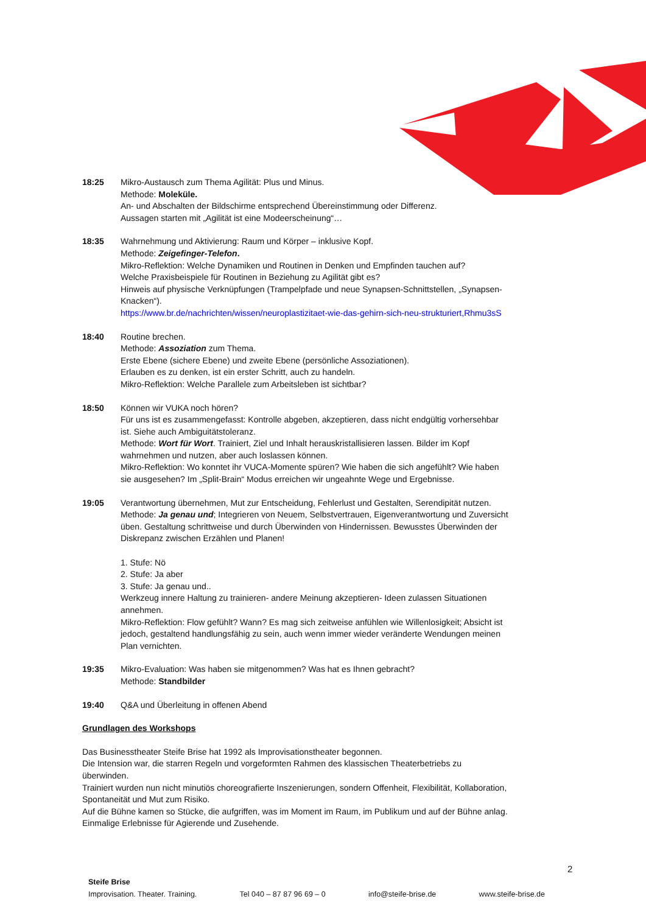18:25 Mikro-Austausch zum Thema Agilität: Plus und Minus.
Methode: Moleküle.
An- und Abschalten der Bildschirme entsprechend Übereinstimmung oder Differenz.
Aussagen starten mit „Agilität ist eine Modeerscheinung“…
18:35 Wahrnehmung und Aktivierung: Raum und Körper – inklusive Kopf.
Methode: Zeigefinger-Telefon.
Mikro-Reflektion: Welche Dynamiken und Routinen in Denken und Empfinden tauchen auf?
Welche Praxisbeispiele für Routinen in Beziehung zu Agilität gibt es?
Hinweis auf physische Verknüpfungen (Trampelpfade und neue Synapsen-Schnittstellen, „Synapsen-Knacken“).
https://www.br.de/nachrichten/wissen/neuroplastizitaet-wie-das-gehirn-sich-neu-strukturiert,Rhmu3sS
18:40 Routine brechen.
Methode: Assoziation zum Thema.
Erste Ebene (sichere Ebene) und zweite Ebene (persönliche Assoziationen).
Erlauben es zu denken, ist ein erster Schritt, auch zu handeln.
Mikro-Reflektion: Welche Parallele zum Arbeitsleben ist sichtbar?
18:50 Können wir VUKA noch hören?
Für uns ist es zusammengefasst: Kontrolle abgeben, akzeptieren, dass nicht endgültig vorhersehbar ist. Siehe auch Ambiguitätstoleranz.
Methode: Wort für Wort. Trainiert, Ziel und Inhalt herauskristallisieren lassen. Bilder im Kopf wahrnehmen und nutzen, aber auch loslassen können.
Mikro-Reflektion: Wo konntet ihr VUCA-Momente spüren? Wie haben die sich angefühlt? Wie haben sie ausgesehen? Im „Split-Brain“ Modus erreichen wir ungeahnte Wege und Ergebnisse.
19:05 Verantwortung übernehmen, Mut zur Entscheidung, Fehlerlust und Gestalten, Serendipität nutzen.
Methode: Ja genau und; Integrieren von Neuem, Selbstvertrauen, Eigenverantwortung und Zuversicht üben. Gestaltung schrittweise und durch Überwinden von Hindernissen. Bewusstes Überwinden der Diskrepanz zwischen Erzählen und Planen!
1. Stufe: Nö
2. Stufe: Ja aber
3. Stufe: Ja genau und..
Werkzeug innere Haltung zu trainieren- andere Meinung akzeptieren- Ideen zulassen Situationen annehmen.
Mikro-Reflektion: Flow gefühlt? Wann? Es mag sich zeitweise anfühlen wie Willenlosigkeit; Absicht ist jedoch, gestaltend handlungsfähig zu sein, auch wenn immer wieder veränderte Wendungen meinen Plan vernichten.
19:35 Mikro-Evaluation: Was haben sie mitgenommen? Was hat es Ihnen gebracht?
Methode: Standbilder
19:40 Q&A und Überleitung in offenen Abend
Grundlagen des Workshops
Das Businesstheater Steife Brise hat 1992 als Improvisationstheater begonnen.
Die Intension war, die starren Regeln und vorgeformten Rahmen des klassischen Theaterbetriebs zu überwinden.
Trainiert wurden nun nicht minutiös choreografierte Inszenierungen, sondern Offenheit, Flexibilität, Kollaboration, Spontaneität und Mut zum Risiko.
Auf die Bühne kamen so Stücke, die aufgriffen, was im Moment im Raum, im Publikum und auf der Bühne anlag. Einmalige Erlebnisse für Agierende und Zusehende.
2
Steife Brise
Improvisation. Theater. Training. Tel 040 – 87 87 96 69 – 0 info@steife-brise.de www.steife-brise.de